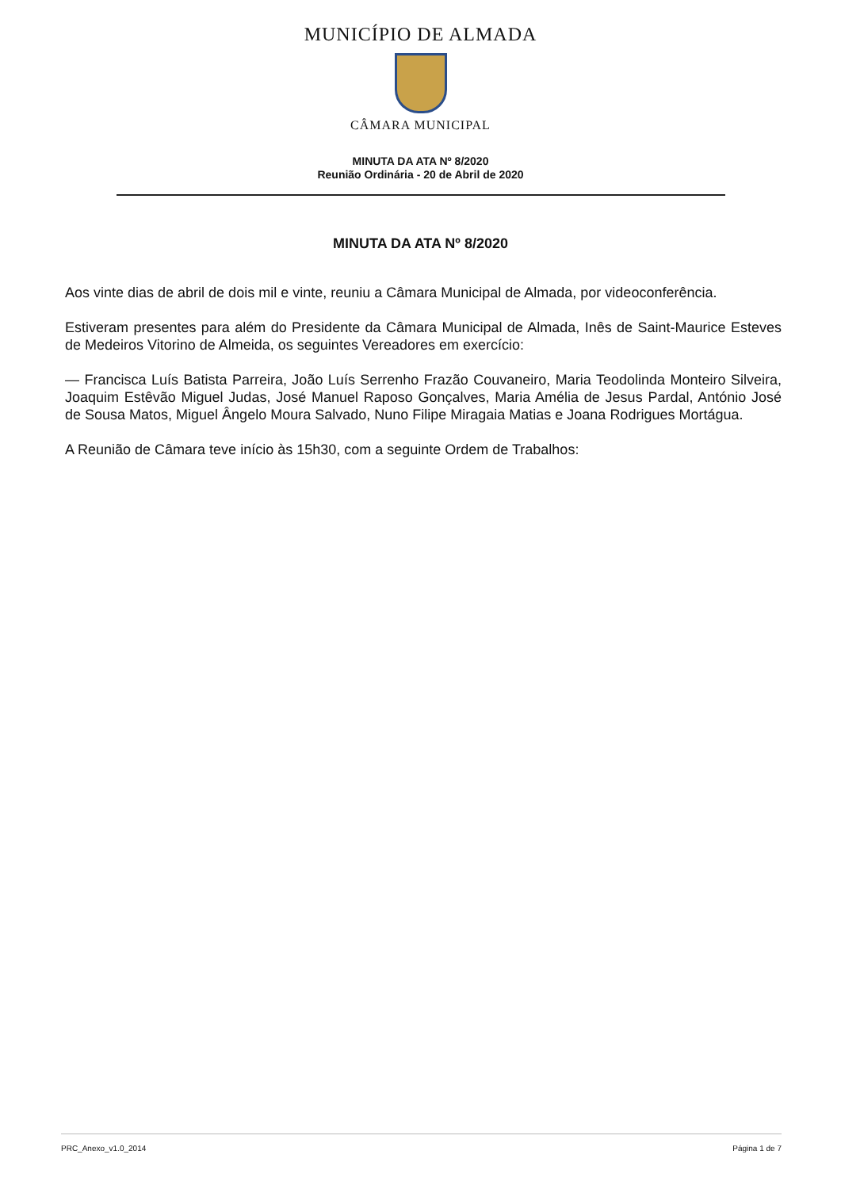MUNICÍPIO DE ALMADA
CÂMARA MUNICIPAL
MINUTA DA ATA Nº 8/2020
Reunião Ordinária - 20 de Abril de 2020
MINUTA DA ATA Nº 8/2020
Aos vinte dias de abril de dois mil e vinte, reuniu a Câmara Municipal de Almada, por videoconferência.
Estiveram presentes para além do Presidente da Câmara Municipal de Almada, Inês de Saint-Maurice Esteves de Medeiros Vitorino de Almeida, os seguintes Vereadores em exercício:
— Francisca Luís Batista Parreira, João Luís Serrenho Frazão Couvaneiro, Maria Teodolinda Monteiro Silveira, Joaquim Estêvão Miguel Judas, José Manuel Raposo Gonçalves, Maria Amélia de Jesus Pardal, António José de Sousa Matos, Miguel Ângelo Moura Salvado, Nuno Filipe Miragaia Matias e Joana Rodrigues Mortágua.
A Reunião de Câmara teve início às 15h30, com a seguinte Ordem de Trabalhos:
PRC_Anexo_v1.0_2014 Página 1 de 7